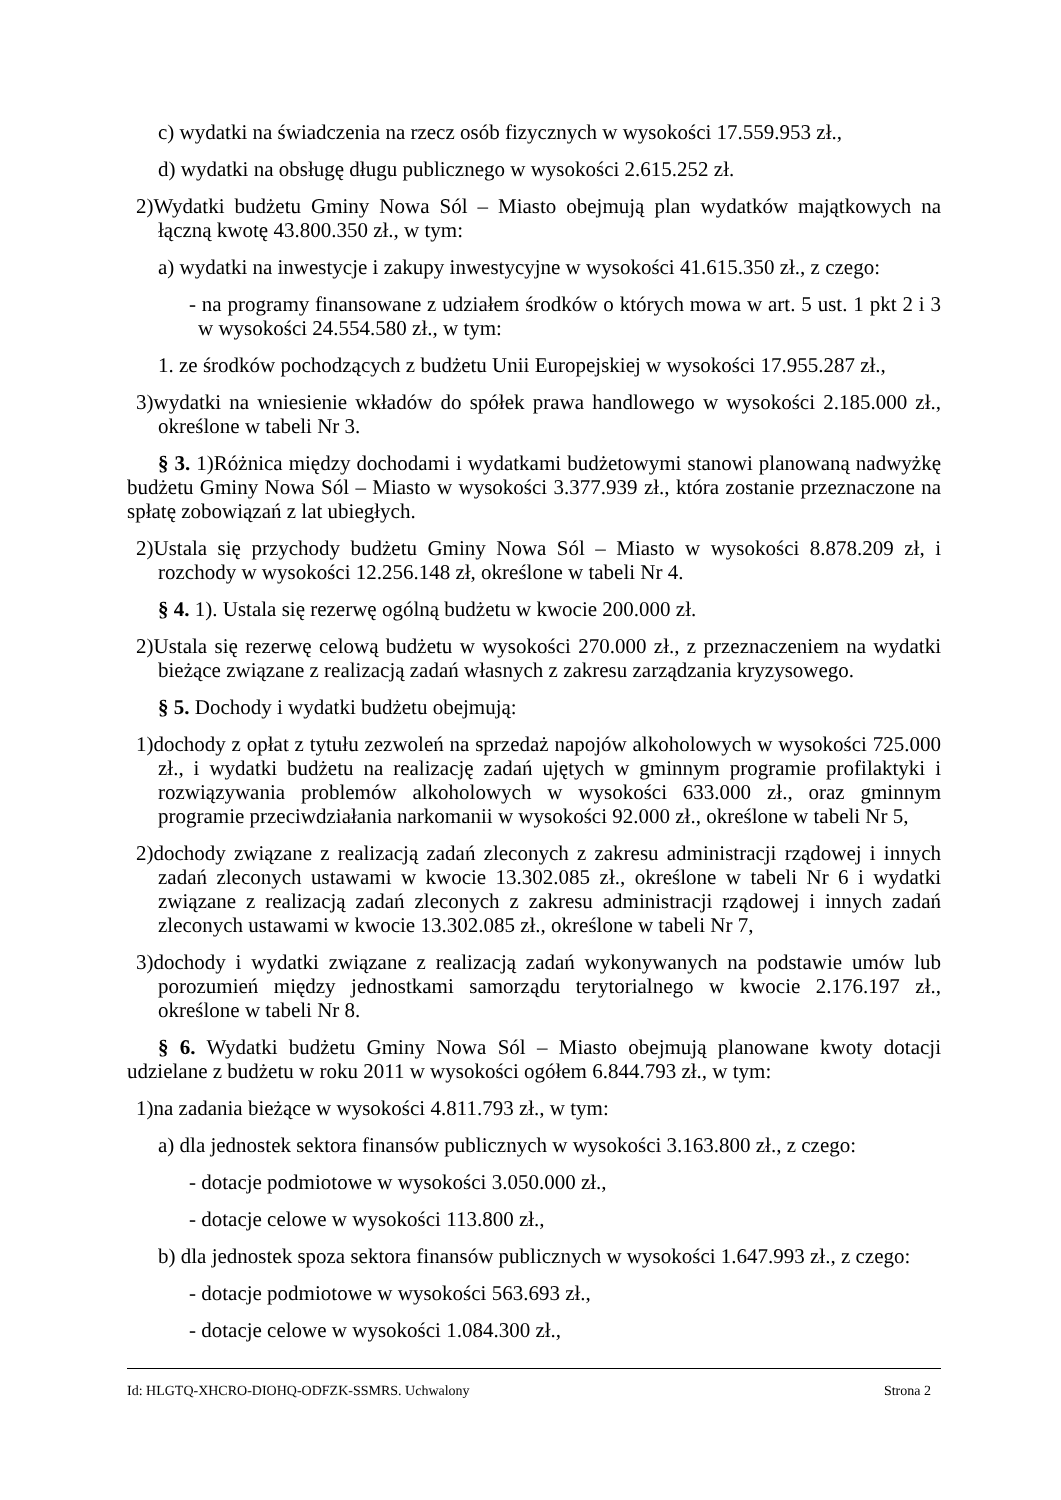c) wydatki na świadczenia na rzecz osób fizycznych w wysokości 17.559.953 zł.,
d) wydatki na obsługę długu publicznego w wysokości 2.615.252 zł.
2)Wydatki budżetu Gminy Nowa Sól – Miasto obejmują plan wydatków majątkowych na łączną kwotę 43.800.350 zł., w tym:
a) wydatki na inwestycje i zakupy inwestycyjne w wysokości 41.615.350 zł., z czego:
- na programy finansowane z udziałem środków o których mowa w art. 5 ust. 1 pkt 2 i 3 w wysokości 24.554.580 zł., w tym:
1. ze środków pochodzących z budżetu Unii Europejskiej w wysokości 17.955.287 zł.,
3)wydatki na wniesienie wkładów do spółek prawa handlowego w wysokości 2.185.000 zł., określone w tabeli Nr 3.
§ 3. 1)Różnica między dochodami i wydatkami budżetowymi stanowi planowaną nadwyżkę budżetu Gminy Nowa Sól – Miasto w wysokości 3.377.939 zł., która zostanie przeznaczone na spłatę zobowiązań z lat ubiegłych.
2)Ustala się przychody budżetu Gminy Nowa Sól – Miasto w wysokości 8.878.209 zł, i rozchody w wysokości 12.256.148 zł, określone w tabeli Nr 4.
§ 4. 1). Ustala się rezerwę ogólną budżetu w kwocie 200.000 zł.
2)Ustala się rezerwę celową budżetu w wysokości 270.000 zł., z przeznaczeniem na wydatki bieżące związane z realizacją zadań własnych z zakresu zarządzania kryzysowego.
§ 5. Dochody i wydatki budżetu obejmują:
1)dochody z opłat z tytułu zezwoleń na sprzedaż napojów alkoholowych w wysokości 725.000 zł., i wydatki budżetu na realizację zadań ujętych w gminnym programie profilaktyki i rozwiązywania problemów alkoholowych w wysokości 633.000 zł., oraz gminnym programie przeciwdziałania narkomanii w wysokości 92.000 zł., określone w tabeli Nr 5,
2)dochody związane z realizacją zadań zleconych z zakresu administracji rządowej i innych zadań zleconych ustawami w kwocie 13.302.085 zł., określone w tabeli Nr 6 i wydatki związane z realizacją zadań zleconych z zakresu administracji rządowej i innych zadań zleconych ustawami w kwocie 13.302.085 zł., określone w tabeli Nr 7,
3)dochody i wydatki związane z realizacją zadań wykonywanych na podstawie umów lub porozumień między jednostkami samorządu terytorialnego w kwocie 2.176.197 zł., określone w tabeli Nr 8.
§ 6. Wydatki budżetu Gminy Nowa Sól – Miasto obejmują planowane kwoty dotacji udzielane z budżetu w roku 2011 w wysokości ogółem 6.844.793 zł., w tym:
1)na zadania bieżące w wysokości 4.811.793 zł., w tym:
a) dla jednostek sektora finansów publicznych w wysokości 3.163.800 zł., z czego:
- dotacje podmiotowe w wysokości 3.050.000 zł.,
- dotacje celowe w wysokości 113.800 zł.,
b) dla jednostek spoza sektora finansów publicznych w wysokości 1.647.993 zł., z czego:
- dotacje podmiotowe w wysokości 563.693 zł.,
- dotacje celowe w wysokości 1.084.300 zł.,
Id: HLGTQ-XHCRO-DIOHQ-ODFZK-SSMRS. Uchwalony Strona 2